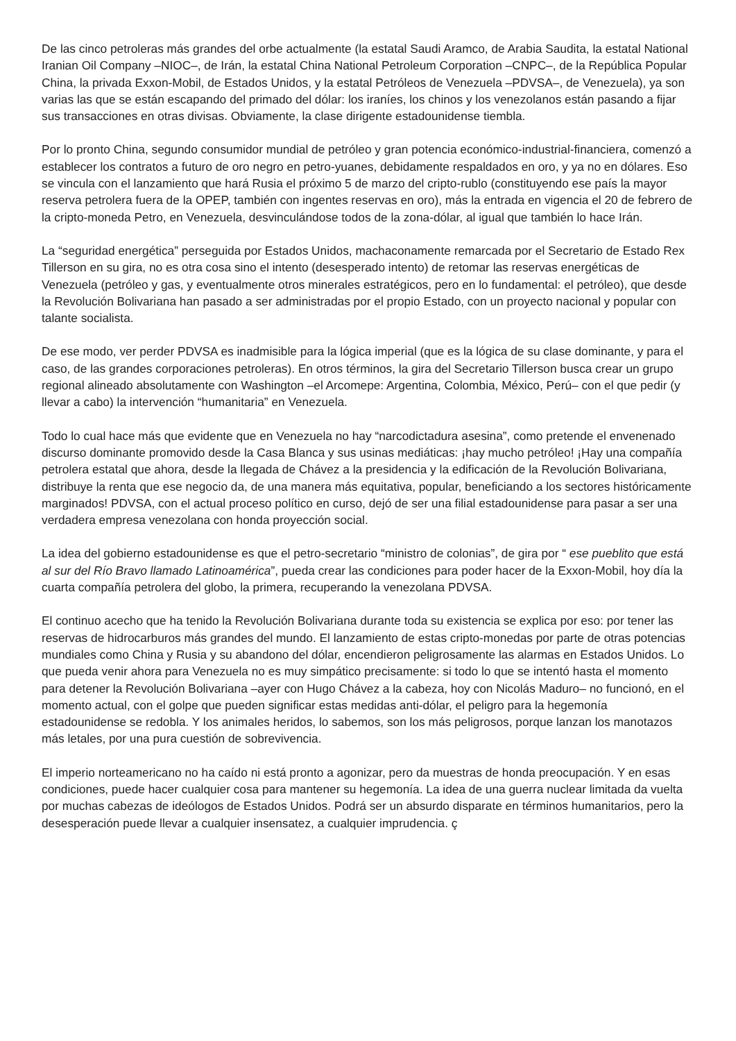De las cinco petroleras más grandes del orbe actualmente (la estatal Saudi Aramco, de Arabia Saudita, la estatal National Iranian Oil Company –NIOC–, de Irán, la estatal China National Petroleum Corporation –CNPC–, de la República Popular China, la privada Exxon-Mobil, de Estados Unidos, y la estatal Petróleos de Venezuela –PDVSA–, de Venezuela), ya son varias las que se están escapando del primado del dólar: los iraníes, los chinos y los venezolanos están pasando a fijar sus transacciones en otras divisas. Obviamente, la clase dirigente estadounidense tiembla.
Por lo pronto China, segundo consumidor mundial de petróleo y gran potencia económico-industrial-financiera, comenzó a establecer los contratos a futuro de oro negro en petro-yuanes, debidamente respaldados en oro, y ya no en dólares. Eso se vincula con el lanzamiento que hará Rusia el próximo 5 de marzo del cripto-rublo (constituyendo ese país la mayor reserva petrolera fuera de la OPEP, también con ingentes reservas en oro), más la entrada en vigencia el 20 de febrero de la cripto-moneda Petro, en Venezuela, desvinculándose todos de la zona-dólar, al igual que también lo hace Irán.
La “seguridad energética” perseguida por Estados Unidos, machaconamente remarcada por el Secretario de Estado Rex Tillerson en su gira, no es otra cosa sino el intento (desesperado intento) de retomar las reservas energéticas de Venezuela (petróleo y gas, y eventualmente otros minerales estratégicos, pero en lo fundamental: el petróleo), que desde la Revolución Bolivariana han pasado a ser administradas por el propio Estado, con un proyecto nacional y popular con talante socialista.
De ese modo, ver perder PDVSA es inadmisible para la lógica imperial (que es la lógica de su clase dominante, y para el caso, de las grandes corporaciones petroleras). En otros términos, la gira del Secretario Tillerson busca crear un grupo regional alineado absolutamente con Washington –el Arcomepe: Argentina, Colombia, México, Perú– con el que pedir (y llevar a cabo) la intervención “humanitaria” en Venezuela.
Todo lo cual hace más que evidente que en Venezuela no hay “narcodictadura asesina”, como pretende el envenenado discurso dominante promovido desde la Casa Blanca y sus usinas mediáticas: ¡hay mucho petróleo! ¡Hay una compañía petrolera estatal que ahora, desde la llegada de Chávez a la presidencia y la edificación de la Revolución Bolivariana, distribuye la renta que ese negocio da, de una manera más equitativa, popular, beneficiando a los sectores históricamente marginados! PDVSA, con el actual proceso político en curso, dejó de ser una filial estadounidense para pasar a ser una verdadera empresa venezolana con honda proyección social.
La idea del gobierno estadounidense es que el petro-secretario “ministro de colonias”, de gira por “ ese pueblito que está al sur del Río Bravo llamado Latinoamérica”, pueda crear las condiciones para poder hacer de la Exxon-Mobil, hoy día la cuarta compañía petrolera del globo, la primera, recuperando la venezolana PDVSA.
El continuo acecho que ha tenido la Revolución Bolivariana durante toda su existencia se explica por eso: por tener las reservas de hidrocarburos más grandes del mundo. El lanzamiento de estas cripto-monedas por parte de otras potencias mundiales como China y Rusia y su abandono del dólar, encendieron peligrosamente las alarmas en Estados Unidos. Lo que pueda venir ahora para Venezuela no es muy simpático precisamente: si todo lo que se intentó hasta el momento para detener la Revolución Bolivariana –ayer con Hugo Chávez a la cabeza, hoy con Nicolás Maduro– no funcionó, en el momento actual, con el golpe que pueden significar estas medidas anti-dólar, el peligro para la hegemonía estadounidense se redobla. Y los animales heridos, lo sabemos, son los más peligrosos, porque lanzan los manotazos más letales, por una pura cuestión de sobrevivencia.
El imperio norteamericano no ha caído ni está pronto a agonizar, pero da muestras de honda preocupación. Y en esas condiciones, puede hacer cualquier cosa para mantener su hegemonía. La idea de una guerra nuclear limitada da vuelta por muchas cabezas de ideólogos de Estados Unidos. Podrá ser un absurdo disparate en términos humanitarios, pero la desesperación puede llevar a cualquier insensatez, a cualquier imprudencia. ç